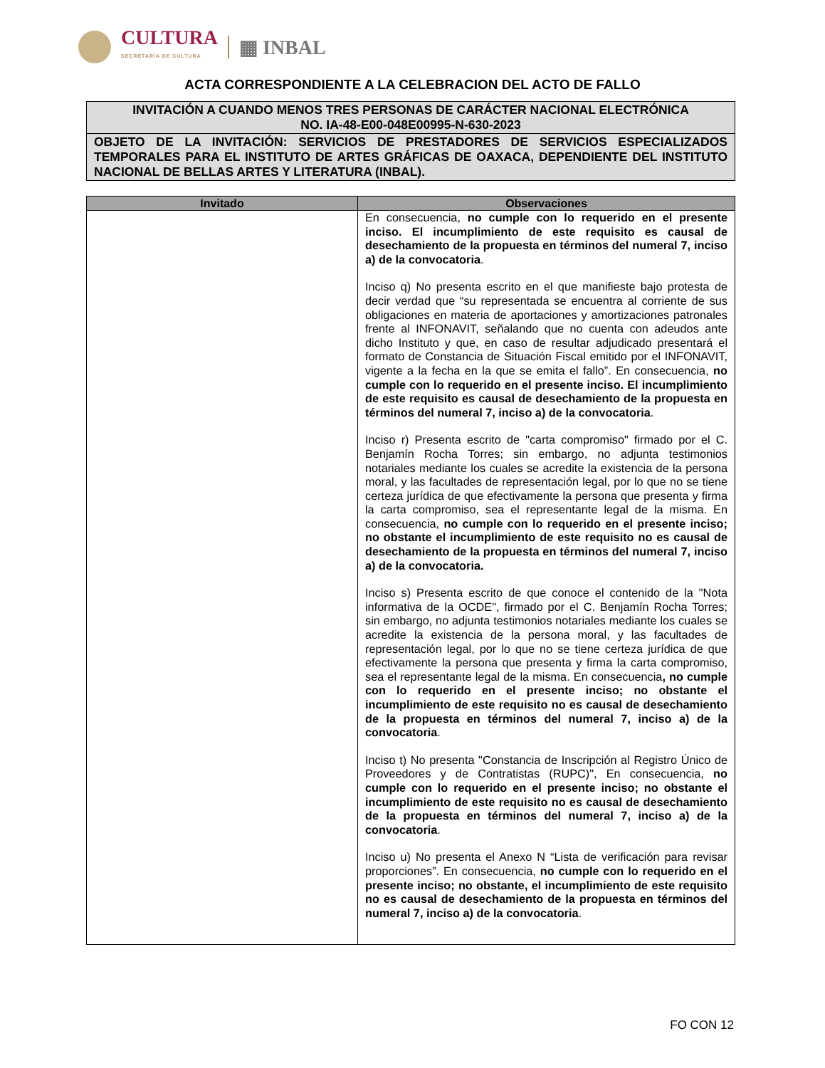CULTURA
SECRETARÍA DE CULTURA
▦ INBAL
ACTA CORRESPONDIENTE A LA CELEBRACION DEL ACTO DE FALLO
INVITACIÓN A CUANDO MENOS TRES PERSONAS DE CARÁCTER NACIONAL ELECTRÓNICA
NO. IA-48-E00-048E00995-N-630-2023
OBJETO DE LA INVITACIÓN: SERVICIOS DE PRESTADORES DE SERVICIOS ESPECIALIZADOS TEMPORALES PARA EL INSTITUTO DE ARTES GRÁFICAS DE OAXACA, DEPENDIENTE DEL INSTITUTO NACIONAL DE BELLAS ARTES Y LITERATURA (INBAL).
| Invitado | Observaciones |
| --- | --- |
| | En consecuencia, no cumple con lo requerido en el presente inciso. El incumplimiento de este requisito es causal de desechamiento de la propuesta en términos del numeral 7, inciso a) de la convocatoria . Inciso q) No presenta escrito en el que manifieste bajo protesta de decir verdad que “su representada se encuentra al corriente de sus obligaciones en materia de aportaciones y amortizaciones patronales frente al INFONAVIT, señalando que no cuenta con adeudos ante dicho Instituto y que, en caso de resultar adjudicado presentará el formato de Constancia de Situación Fiscal emitido por el INFONAVIT, vigente a la fecha en la que se emita el fallo”. En consecuencia, no cumple con lo requerido en el presente inciso. El incumplimiento de este requisito es causal de desechamiento de la propuesta en términos del numeral 7, inciso a) de la convocatoria . Inciso r) Presenta escrito de "carta compromiso" firmado por el C. Benjamín Rocha Torres; sin embargo, no adjunta testimonios notariales mediante los cuales se acredite la existencia de la persona moral, y las facultades de representación legal, por lo que no se tiene certeza jurídica de que efectivamente la persona que presenta y firma la carta compromiso, sea el representante legal de la misma. En consecuencia, no cumple con lo requerido en el presente inciso; no obstante el incumplimiento de este requisito no es causal de desechamiento de la propuesta en términos del numeral 7, inciso a) de la convocatoria. Inciso s) Presenta escrito de que conoce el contenido de la "Nota informativa de la OCDE", firmado por el C. Benjamín Rocha Torres; sin embargo, no adjunta testimonios notariales mediante los cuales se acredite la existencia de la persona moral, y las facultades de representación legal, por lo que no se tiene certeza jurídica de que efectivamente la persona que presenta y firma la carta compromiso, sea el representante legal de la misma. En consecuencia , no cumple con lo requerido en el presente inciso; no obstante el incumplimiento de este requisito no es causal de desechamiento de la propuesta en términos del numeral 7, inciso a) de la convocatoria . Inciso t) No presenta "Constancia de Inscripción al Registro Único de Proveedores y de Contratistas (RUPC)", En consecuencia, no cumple con lo requerido en el presente inciso; no obstante el incumplimiento de este requisito no es causal de desechamiento de la propuesta en términos del numeral 7, inciso a) de la convocatoria . Inciso u) No presenta el Anexo N “Lista de verificación para revisar proporciones”. En consecuencia, no cumple con lo requerido en el presente inciso; no obstante, el incumplimiento de este requisito no es causal de desechamiento de la propuesta en términos del numeral 7, inciso a) de la convocatoria . |
FO CON 12